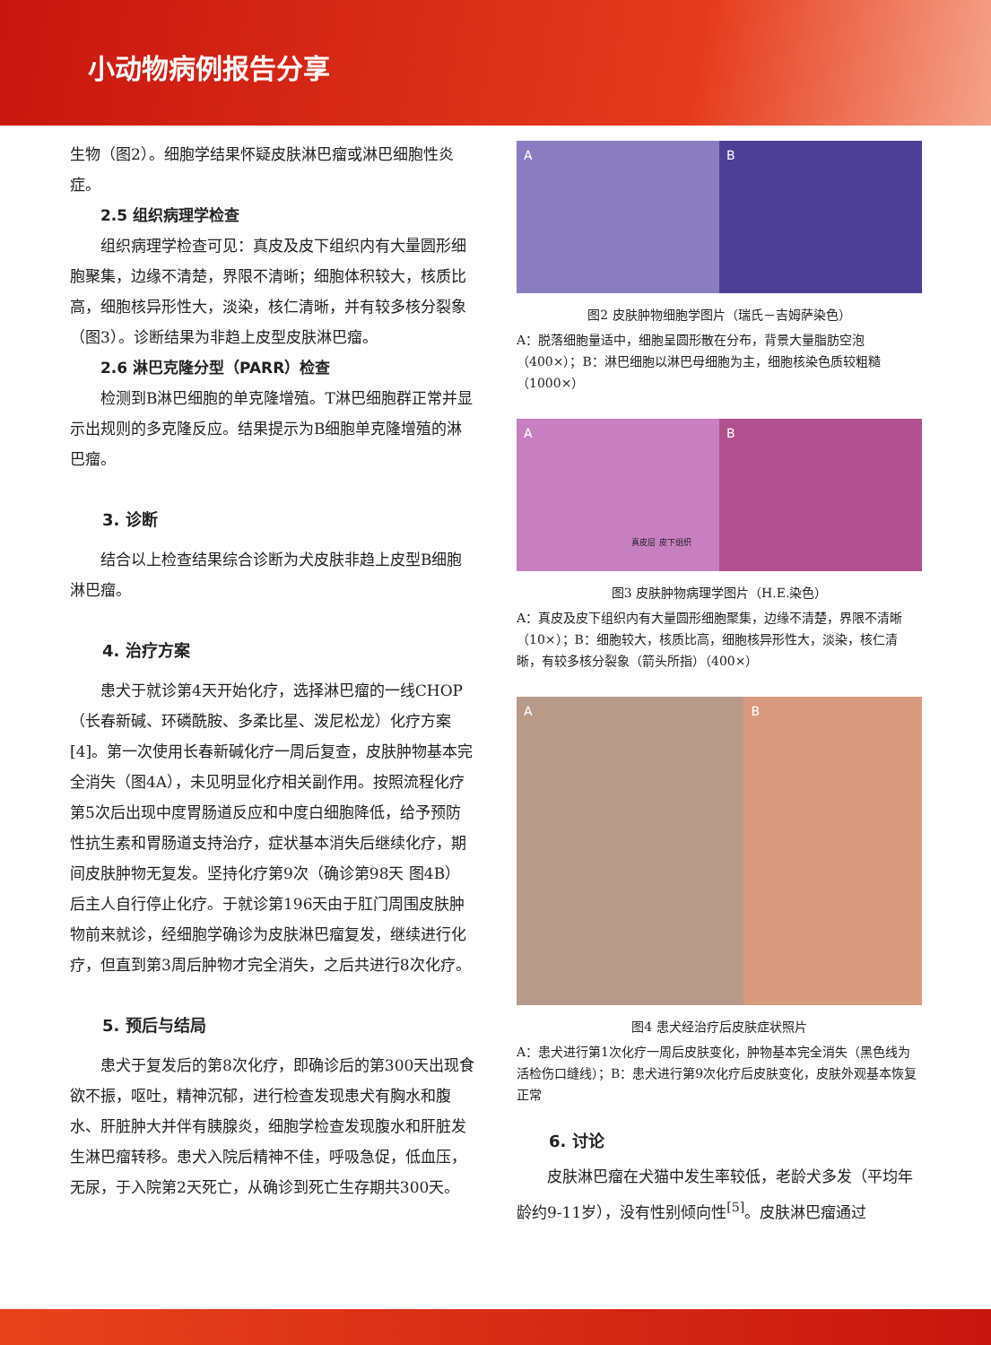小动物病例报告分享
生物（图2）。细胞学结果怀疑皮肤淋巴瘤或淋巴细胞性炎症。
2.5 组织病理学检查
组织病理学检查可见：真皮及皮下组织内有大量圆形细胞聚集，边缘不清楚，界限不清晰；细胞体积较大，核质比高，细胞核异形性大，淡染，核仁清晰，并有较多核分裂象（图3）。诊断结果为非趋上皮型皮肤淋巴瘤。
2.6 淋巴克隆分型（PARR）检查
检测到B淋巴细胞的单克隆增殖。T淋巴细胞群正常并显示出规则的多克隆反应。结果提示为B细胞单克隆增殖的淋巴瘤。
3. 诊断
结合以上检查结果综合诊断为犬皮肤非趋上皮型B细胞淋巴瘤。
4. 治疗方案
患犬于就诊第4天开始化疗，选择淋巴瘤的一线CHOP（长春新碱、环磷酰胺、多柔比星、泼尼松龙）化疗方案[4]。第一次使用长春新碱化疗一周后复查，皮肤肿物基本完全消失（图4A），未见明显化疗相关副作用。按照流程化疗第5次后出现中度胃肠道反应和中度白细胞降低，给予预防性抗生素和胃肠道支持治疗，症状基本消失后继续化疗，期间皮肤肿物无复发。坚持化疗第9次（确诊第98天 图4B）后主人自行停止化疗。于就诊第196天由于肛门周围皮肤肿物前来就诊，经细胞学确诊为皮肤淋巴瘤复发，继续进行化疗，但直到第3周后肿物才完全消失，之后共进行8次化疗。
5. 预后与结局
患犬于复发后的第8次化疗，即确诊后的第300天出现食欲不振，呕吐，精神沉郁，进行检查发现患犬有胸水和腹水、肝脏肿大并伴有胰腺炎，细胞学检查发现腹水和肝脏发生淋巴瘤转移。患犬入院后精神不佳，呼吸急促，低血压，无尿，于入院第2天死亡，从确诊到死亡生存期共300天。
A B
图2 皮肤肿物细胞学图片（瑞氏－吉姆萨染色）
A：脱落细胞量适中，细胞呈圆形散在分布，背景大量脂肪空泡（400×）；B：淋巴细胞以淋巴母细胞为主，细胞核染色质较粗糙（1000×）
A
真皮层 皮下组织
B
图3 皮肤肿物病理学图片（H.E.染色）
A：真皮及皮下组织内有大量圆形细胞聚集，边缘不清楚，界限不清晰（10×）；B：细胞较大，核质比高，细胞核异形性大，淡染，核仁清晰，有较多核分裂象（箭头所指）（400×）
A B
图4 患犬经治疗后皮肤症状照片
A：患犬进行第1次化疗一周后皮肤变化，肿物基本完全消失（黑色线为活检伤口缝线）；B：患犬进行第9次化疗后皮肤变化，皮肤外观基本恢复正常
6. 讨论
皮肤淋巴瘤在犬猫中发生率较低，老龄犬多发（平均年龄约9-11岁），没有性别倾向性<sup>[5]</sup>。皮肤淋巴瘤通过